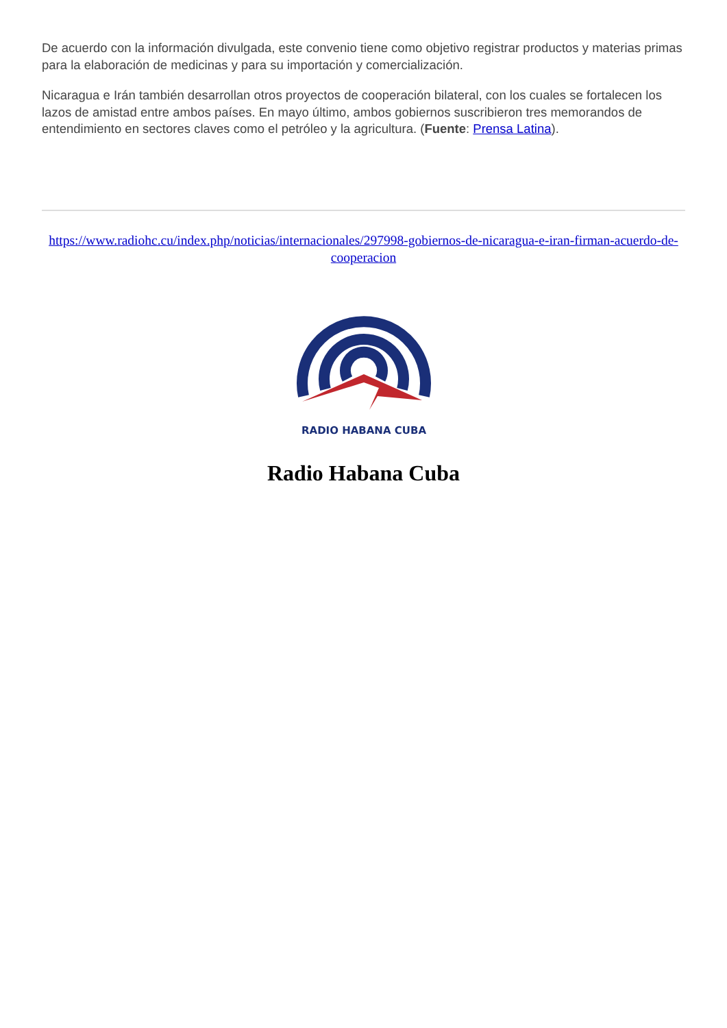De acuerdo con la información divulgada, este convenio tiene como objetivo registrar productos y materias primas para la elaboración de medicinas y para su importación y comercialización.
Nicaragua e Irán también desarrollan otros proyectos de cooperación bilateral, con los cuales se fortalecen los lazos de amistad entre ambos países. En mayo último, ambos gobiernos suscribieron tres memorandos de entendimiento en sectores claves como el petróleo y la agricultura. (Fuente: Prensa Latina).
https://www.radiohc.cu/index.php/noticias/internacionales/297998-gobiernos-de-nicaragua-e-iran-firman-acuerdo-de-cooperacion
RADIO HABANA CUBA
Radio Habana Cuba